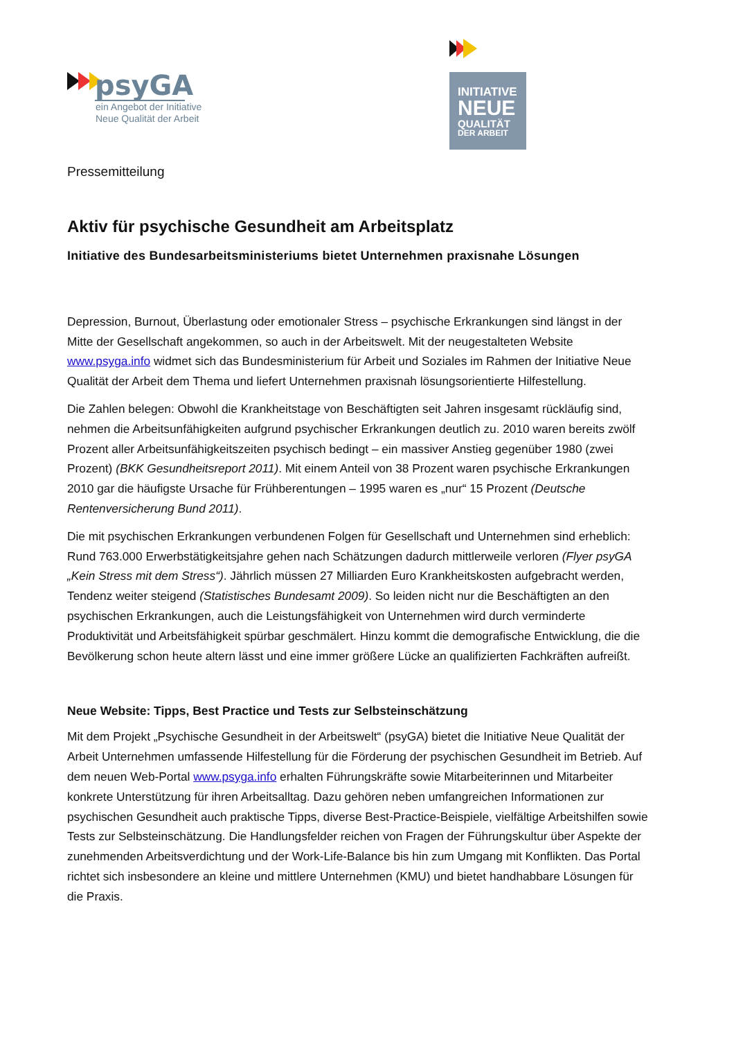psyGA
ein Angebot der Initiative
Neue Qualität der Arbeit
INITIATIVE
NEUE
QUALITÄT
DER ARBEIT
Pressemitteilung
Aktiv für psychische Gesundheit am Arbeitsplatz
Initiative des Bundesarbeitsministeriums bietet Unternehmen praxisnahe Lösungen
Depression, Burnout, Überlastung oder emotionaler Stress – psychische Erkrankungen sind längst in der Mitte der Gesellschaft angekommen, so auch in der Arbeitswelt. Mit der neugestalteten Website www.psyga.info widmet sich das Bundesministerium für Arbeit und Soziales im Rahmen der Initiative Neue Qualität der Arbeit dem Thema und liefert Unternehmen praxisnah lösungsorientierte Hilfestellung.
Die Zahlen belegen: Obwohl die Krankheitstage von Beschäftigten seit Jahren insgesamt rückläufig sind, nehmen die Arbeitsunfähigkeiten aufgrund psychischer Erkrankungen deutlich zu. 2010 waren bereits zwölf Prozent aller Arbeitsunfähigkeitszeiten psychisch bedingt – ein massiver Anstieg gegenüber 1980 (zwei Prozent) (BKK Gesundheitsreport 2011). Mit einem Anteil von 38 Prozent waren psychische Erkrankungen 2010 gar die häufigste Ursache für Frühberentungen – 1995 waren es „nur“ 15 Prozent (Deutsche Rentenversicherung Bund 2011).
Die mit psychischen Erkrankungen verbundenen Folgen für Gesellschaft und Unternehmen sind erheblich: Rund 763.000 Erwerbstätigkeitsjahre gehen nach Schätzungen dadurch mittlerweile verloren (Flyer psyGA „Kein Stress mit dem Stress“). Jährlich müssen 27 Milliarden Euro Krankheitskosten aufgebracht werden, Tendenz weiter steigend (Statistisches Bundesamt 2009). So leiden nicht nur die Beschäftigten an den psychischen Erkrankungen, auch die Leistungsfähigkeit von Unternehmen wird durch verminderte Produktivität und Arbeitsfähigkeit spürbar geschmälert. Hinzu kommt die demografische Entwicklung, die die Bevölkerung schon heute altern lässt und eine immer größere Lücke an qualifizierten Fachkräften aufreißt.
Neue Website: Tipps, Best Practice und Tests zur Selbsteinschätzung
Mit dem Projekt „Psychische Gesundheit in der Arbeitswelt“ (psyGA) bietet die Initiative Neue Qualität der Arbeit Unternehmen umfassende Hilfestellung für die Förderung der psychischen Gesundheit im Betrieb. Auf dem neuen Web-Portal www.psyga.info erhalten Führungskräfte sowie Mitarbeiterinnen und Mitarbeiter konkrete Unterstützung für ihren Arbeitsalltag. Dazu gehören neben umfangreichen Informationen zur psychischen Gesundheit auch praktische Tipps, diverse Best-Practice-Beispiele, vielfältige Arbeitshilfen sowie Tests zur Selbsteinschätzung. Die Handlungsfelder reichen von Fragen der Führungskultur über Aspekte der zunehmenden Arbeitsverdichtung und der Work-Life-Balance bis hin zum Umgang mit Konflikten. Das Portal richtet sich insbesondere an kleine und mittlere Unternehmen (KMU) und bietet handhabbare Lösungen für die Praxis.